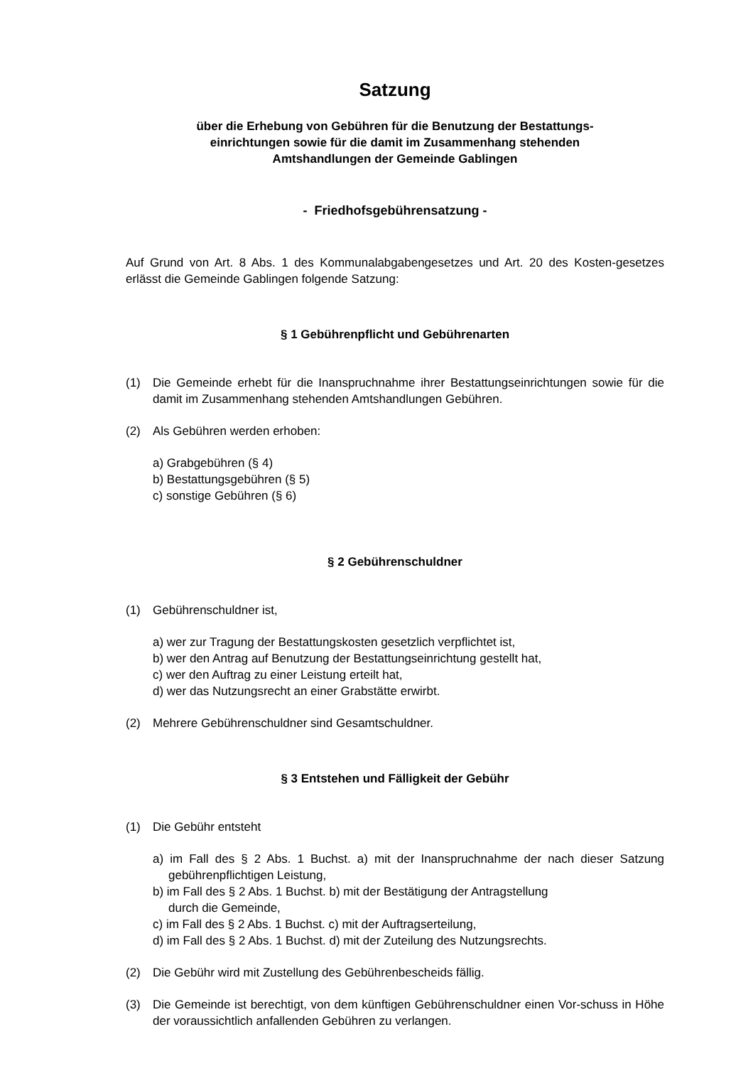Satzung
über die Erhebung von Gebühren für die Benutzung der Bestattungs-
einrichtungen sowie für die damit im Zusammenhang stehenden
Amtshandlungen der Gemeinde Gablingen
- Friedhofsgebührensatzung -
Auf Grund von Art. 8 Abs. 1 des Kommunalabgabengesetzes und Art. 20 des Kosten-gesetzes erlässt die Gemeinde Gablingen folgende Satzung:
§ 1 Gebührenpflicht und Gebührenarten
(1) Die Gemeinde erhebt für die Inanspruchnahme ihrer Bestattungseinrichtungen sowie für die damit im Zusammenhang stehenden Amtshandlungen Gebühren.
(2) Als Gebühren werden erhoben:
a) Grabgebühren (§ 4)
b) Bestattungsgebühren (§ 5)
c) sonstige Gebühren (§ 6)
§ 2 Gebührenschuldner
(1) Gebührenschuldner ist,
a) wer zur Tragung der Bestattungskosten gesetzlich verpflichtet ist,
b) wer den Antrag auf Benutzung der Bestattungseinrichtung gestellt hat,
c) wer den Auftrag zu einer Leistung erteilt hat,
d) wer das Nutzungsrecht an einer Grabstätte erwirbt.
(2) Mehrere Gebührenschuldner sind Gesamtschuldner.
§ 3 Entstehen und Fälligkeit der Gebühr
(1) Die Gebühr entsteht
a) im Fall des § 2 Abs. 1 Buchst. a) mit der Inanspruchnahme der nach dieser Satzung gebührenpflichtigen Leistung,
b) im Fall des § 2 Abs. 1 Buchst. b) mit der Bestätigung der Antragstellung
durch die Gemeinde,
c) im Fall des § 2 Abs. 1 Buchst. c) mit der Auftragserteilung,
d) im Fall des § 2 Abs. 1 Buchst. d) mit der Zuteilung des Nutzungsrechts.
(2) Die Gebühr wird mit Zustellung des Gebührenbescheids fällig.
(3) Die Gemeinde ist berechtigt, von dem künftigen Gebührenschuldner einen Vor-schuss in Höhe der voraussichtlich anfallenden Gebühren zu verlangen.